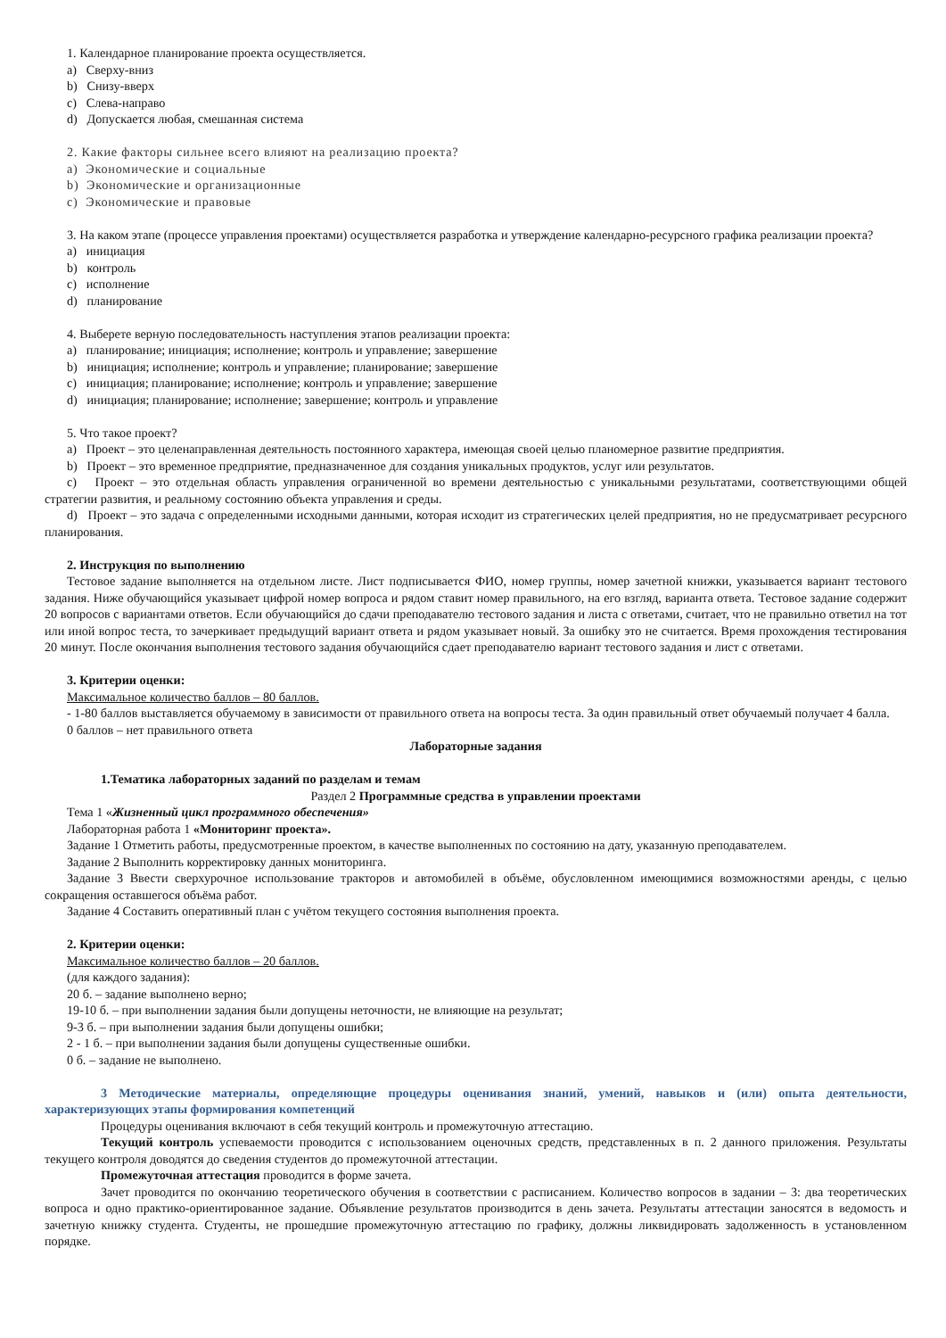1. Календарное планирование проекта осуществляется.
a) Сверху-вниз
b) Снизу-вверх
c) Слева-направо
d) Допускается любая, смешанная система
2. Какие факторы сильнее всего влияют на реализацию проекта?
a) Экономические и социальные
b) Экономические и организационные
c) Экономические и правовые
3. На каком этапе (процессе управления проектами) осуществляется разработка и утверждение календарно-ресурсного графика реализации проекта?
a) инициация
b) контроль
c) исполнение
d) планирование
4. Выберете верную последовательность наступления этапов реализации проекта:
a) планирование; инициация; исполнение; контроль и управление; завершение
b) инициация; исполнение; контроль и управление; планирование; завершение
c) инициация; планирование; исполнение; контроль и управление; завершение
d) инициация; планирование; исполнение; завершение; контроль и управление
5. Что такое проект?
a) Проект – это целенаправленная деятельность постоянного характера, имеющая своей целью планомерное развитие предприятия.
b) Проект – это временное предприятие, предназначенное для создания уникальных продуктов, услуг или результатов.
c) Проект – это отдельная область управления ограниченной во времени деятельностью с уникальными результатами, соответствующими общей стратегии развития, и реальному состоянию объекта управления и среды.
d) Проект – это задача с определенными исходными данными, которая исходит из стратегических целей предприятия, но не предусматривает ресурсного планирования.
2. Инструкция по выполнению
Тестовое задание выполняется на отдельном листе. Лист подписывается ФИО, номер группы, номер зачетной книжки, указывается вариант тестового задания. Ниже обучающийся указывает цифрой номер вопроса и рядом ставит номер правильного, на его взгляд, варианта ответа. Тестовое задание содержит 20 вопросов с вариантами ответов. Если обучающийся до сдачи преподавателю тестового задания и листа с ответами, считает, что не правильно ответил на тот или иной вопрос теста, то зачеркивает предыдущий вариант ответа и рядом указывает новый. За ошибку это не считается. Время прохождения тестирования 20 минут. После окончания выполнения тестового задания обучающийся сдает преподавателю вариант тестового задания и лист с ответами.
3. Критерии оценки:
Максимальное количество баллов – 80 баллов.
- 1-80 баллов выставляется обучаемому в зависимости от правильного ответа на вопросы теста. За один правильный ответ обучаемый получает 4 балла.
0 баллов – нет правильного ответа
Лабораторные задания
1.Тематика лабораторных заданий по разделам и темам
Раздел 2 Программные средства в управлении проектами
Тема 1 «Жизненный цикл программного обеспечения»
Лабораторная работа 1 «Мониторинг проекта».
Задание 1 Отметить работы, предусмотренные проектом, в качестве выполненных по состоянию на дату, указанную преподавателем.
Задание 2 Выполнить корректировку данных мониторинга.
Задание 3 Ввести сверхурочное использование тракторов и автомобилей в объёме, обусловленном имеющимися возможностями аренды, с целью сокращения оставшегося объёма работ.
Задание 4 Составить оперативный план с учётом текущего состояния выполнения проекта.
2. Критерии оценки:
Максимальное количество баллов – 20 баллов.
(для каждого задания):
20 б. – задание выполнено верно;
19-10 б. – при выполнении задания были допущены неточности, не влияющие на результат;
9-3 б. – при выполнении задания были допущены ошибки;
2 - 1 б. – при выполнении задания были допущены существенные ошибки.
0 б. – задание не выполнено.
3 Методические материалы, определяющие процедуры оценивания знаний, умений, навыков и (или) опыта деятельности, характеризующих этапы формирования компетенций
Процедуры оценивания включают в себя текущий контроль и промежуточную аттестацию.
Текущий контроль успеваемости проводится с использованием оценочных средств, представленных в п. 2 данного приложения. Результаты текущего контроля доводятся до сведения студентов до промежуточной аттестации.
Промежуточная аттестация проводится в форме зачета.
Зачет проводится по окончанию теоретического обучения в соответствии с расписанием. Количество вопросов в задании – 3: два теоретических вопроса и одно практико-ориентированное задание. Объявление результатов производится в день зачета. Результаты аттестации заносятся в ведомость и зачетную книжку студента. Студенты, не прошедшие промежуточную аттестацию по графику, должны ликвидировать задолженность в установленном порядке.